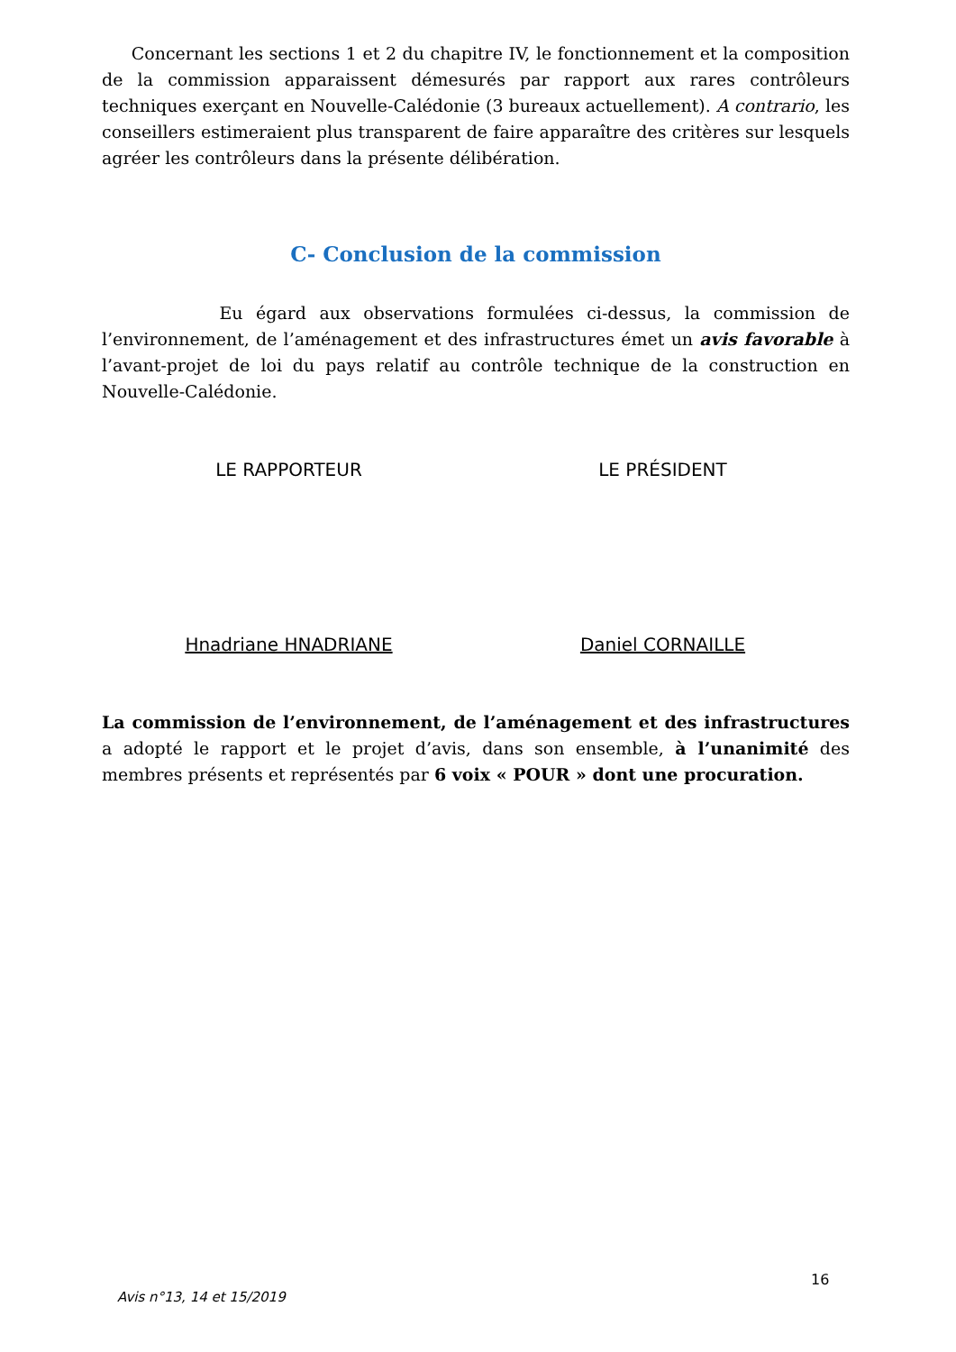Concernant les sections 1 et 2 du chapitre IV, le fonctionnement et la composition de la commission apparaissent démesurés par rapport aux rares contrôleurs techniques exerçant en Nouvelle-Calédonie (3 bureaux actuellement). A contrario, les conseillers estimeraient plus transparent de faire apparaître des critères sur lesquels agréer les contrôleurs dans la présente délibération.
C- Conclusion de la commission
Eu égard aux observations formulées ci-dessus, la commission de l’environnement, de l’aménagement et des infrastructures émet un avis favorable à l’avant-projet de loi du pays relatif au contrôle technique de la construction en Nouvelle-Calédonie.
LE RAPPORTEUR
Hnadriane HNADRIANE
LE PRÉSIDENT
Daniel CORNAILLE
La commission de l’environnement, de l’aménagement et des infrastructures a adopté le rapport et le projet d’avis, dans son ensemble, à l’unanimité des membres présents et représentés par 6 voix « POUR » dont une procuration.
16
Avis n°13, 14 et 15/2019